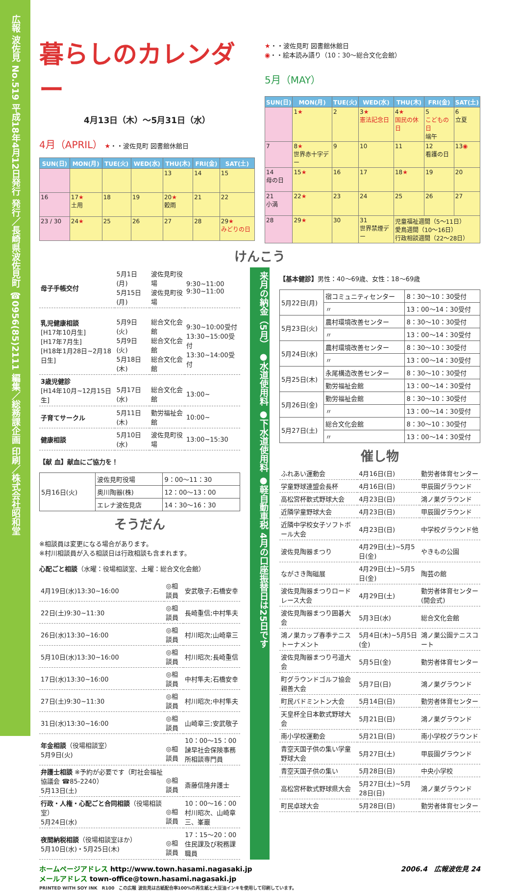広報 波佐見 No.519 平成18年4月12日発行 発行／長崎県波佐見町 ☎0956(85)2111 編集／総務課企画 印刷／株式会社昭和堂
暮らしのカレンダー
4月13日（木）～5月31日（水）
4月（APRIL） ★・・波佐見町 図書館休館日
| SUN(日) | MON(月) | TUE(火) | WED(水) | THU(木) | FRI(金) | SAT(土) |
| --- | --- | --- | --- | --- | --- | --- |
| | | | | 13 | 14 | 15 |
| 16 | 17 ★ 土用 | 18 | 19 | 20 ★ 穀雨 | 21 | 22 |
| 23 / 30 | 24 ★ | 25 | 26 | 27 | 28 | 29 ★ みどりの日 |
★・・波佐見町 図書館休館日
◉・・絵本読み語り（10：30～総合文化会館）
5月（MAY）
| SUN(日) | MON(月) | TUE(火) | WED(水) | THU(木) | FRI(金) | SAT(土) |
| --- | --- | --- | --- | --- | --- | --- |
| | 1 ★ | 2 | 3 ★ 憲法記念日 | 4 ★ 国民の休日 | 5 こどもの日 端午 | 6 立夏 |
| 7 | 8 ★ 世界赤十字デー | 9 | 10 | 11 | 12 看護の日 | 13 ◉ |
| 14 母の日 | 15 ★ | 16 | 17 | 18 ★ | 19 | 20 |
| 21 小満 | 22 ★ | 23 | 24 | 25 | 26 | 27 |
| 28 | 29 ★ | 30 | 31 世界禁煙デー | 児童福祉週間（5～11日） 愛鳥週間（10～16日） 行政相談週間（22～28日） | | |
けんこう
| 母子手帳交付 | 5月1日(月) 5月15日(月) | 波佐見町役場 波佐見町役場 | 9:30~11:00 9:30~11:00 |
| 乳児健康相談 [H17年10月生] [H17年7月生] [H18年1月28日~2月18日生] | 5月9日(火) 5月9日(火) 5月18日(木) | 総合文化会館 総合文化会館 総合文化会館 | 9:30~10:00受付 13:30~15:00受付 13:30~14:00受付 |
| 3歳児健診 [H14年10月~12月15日生] | 5月17日(水) | 総合文化会館 | 13:00~ |
| 子育てサークル | 5月11日(木) | 勤労福祉会館 | 10:00~ |
| 健康相談 | 5月10日(水) | 波佐見町役場 | 13:00~15:30 |
【献 血】献血にご協力を！
| 5月16日(火) | 波佐見町役場 | 9：00～11：30 |
| | 奥川陶器(株) | 12：00～13：00 |
| | エレナ波佐見店 | 14：30～16：30 |
そうだん
※相談員は変更になる場合があります。
※村川相談員が入る相談日は行政相談も含まれます。
心配ごと相談（水曜：役場相談室、土曜：総合文化会館）
| 4月19日(水)13:30~16:00 | ◎相談員 | 安武敬子;石橋安幸 |
| 22日(土)9:30~11:30 | ◎相談員 | 長崎重信;中村隼夫 |
| 26日(水)13:30~16:00 | ◎相談員 | 村川昭次;山崎章三 |
| 5月10日(水)13:30~16:00 | ◎相談員 | 村川昭次;長崎重信 |
| 17日(水)13:30~16:00 | ◎相談員 | 中村隼夫;石橋安幸 |
| 27日(土)9:30~11:30 | ◎相談員 | 村川昭次;中村隼夫 |
| 31日(水)13:30~16:00 | ◎相談員 | 山崎章三;安武敬子 |
| 年金相談 （役場相談室） 5月9日(火) | ◎相談員 | 10：00～15：00 諫早社会保険事務所相談専門員 |
| 弁護士相談 ※予約が必要です（町社会福祉協議会 ☎85-2240） 5月13日(土) | ◎相談員 | 斎藤信隆弁護士 |
| 行政・人権・心配ごと合同相談 （役場相談室） 5月24日(水) | ◎相談員 | 10：00～16：00 村川昭次、山崎章三、峯巖 |
| 夜間納税相談 （役場相談室ほか） 5月10日(水)・5月25日(木) | ◎相談員 | 17：15～20：00 住民課及び税務課職員 |
来月の納金（5月） ●水道使用料 ●下水道使用料 ●軽自動車税 4月の口座振替日は25日です
【基本健診】男性：40～69歳、女性：18～69歳
| 5月22日(月) | 宿コミュニティセンター | 8：30～10：30受付 |
| | 〃 | 13：00～14：30受付 |
| 5月23日(火) | 農村環境改善センター | 8：30～10：30受付 |
| | 〃 | 13：00～14：30受付 |
| 5月24日(水) | 農村環境改善センター | 8：30～10：30受付 |
| | 〃 | 13：00～14：30受付 |
| 5月25日(木) | 永尾構造改善センター | 8：30～10：30受付 |
| | 勤労福祉会館 | 13：00～14：30受付 |
| 5月26日(金) | 勤労福祉会館 | 8：30～10：30受付 |
| | 〃 | 13：00～14：30受付 |
| 5月27日(土) | 総合文化会館 | 8：30～10：30受付 |
| | 〃 | 13：00～14：30受付 |
催し物
| ふれあい運動会 | 4月16日(日) | 勤労者体育センター |
| 学童野球連盟会長杯 | 4月16日(日) | 甲辰園グラウンド |
| 高松宮杯軟式野球大会 | 4月23日(日) | 鴻ノ巣グラウンド |
| 近隣学童野球大会 | 4月23日(日) | 甲辰園グラウンド |
| 近隣中学校女子ソフトボール大会 | 4月23日(日) | 中学校グラウンド他 |
| 波佐見陶器まつり | 4月29日(土)~5月5日(金) | やきもの公園 |
| ながさき陶磁展 | 4月29日(土)~5月5日(金) | 陶芸の館 |
| 波佐見陶器まつりロードレース大会 | 4月29日(土) | 勤労者体育センター(開会式) |
| 波佐見陶器まつり囲碁大会 | 5月3日(水) | 総合文化会館 |
| 鴻ノ巣カップ春季テニストーナメント | 5月4日(木)~5月5日(金) | 鴻ノ巣公園テニスコート |
| 波佐見陶器まつり弓道大会 | 5月5日(金) | 勤労者体育センター |
| 町グラウンドゴルフ協会親善大会 | 5月7日(日) | 鴻ノ巣グラウンド |
| 町民バドミントン大会 | 5月14日(日) | 勤労者体育センター |
| 天皇杯全日本軟式野球大会 | 5月21日(日) | 鴻ノ巣グラウンド |
| 南小学校運動会 | 5月21日(日) | 南小学校グラウンド |
| 青空天国子供の集い学童野球大会 | 5月27日(土) | 甲辰園グラウンド |
| 青空天国子供の集い | 5月28日(日) | 中央小学校 |
| 高松宮杯軟式野球県大会 | 5月27日(土)~5月28日(日) | 鴻ノ巣グラウンド |
| 町民卓球大会 | 5月28日(日) | 勤労者体育センター |
ホームページアドレス http://www.town.hasami.nagasaki.jp
メールアドレス town-office@town.hasami.nagasaki.jp
PRINTED WITH SOY INK　R100　この広報 波佐見は古紙配合率100%の再生紙と大豆油インキを使用して印刷しています。
2006.4　広報波佐見 24